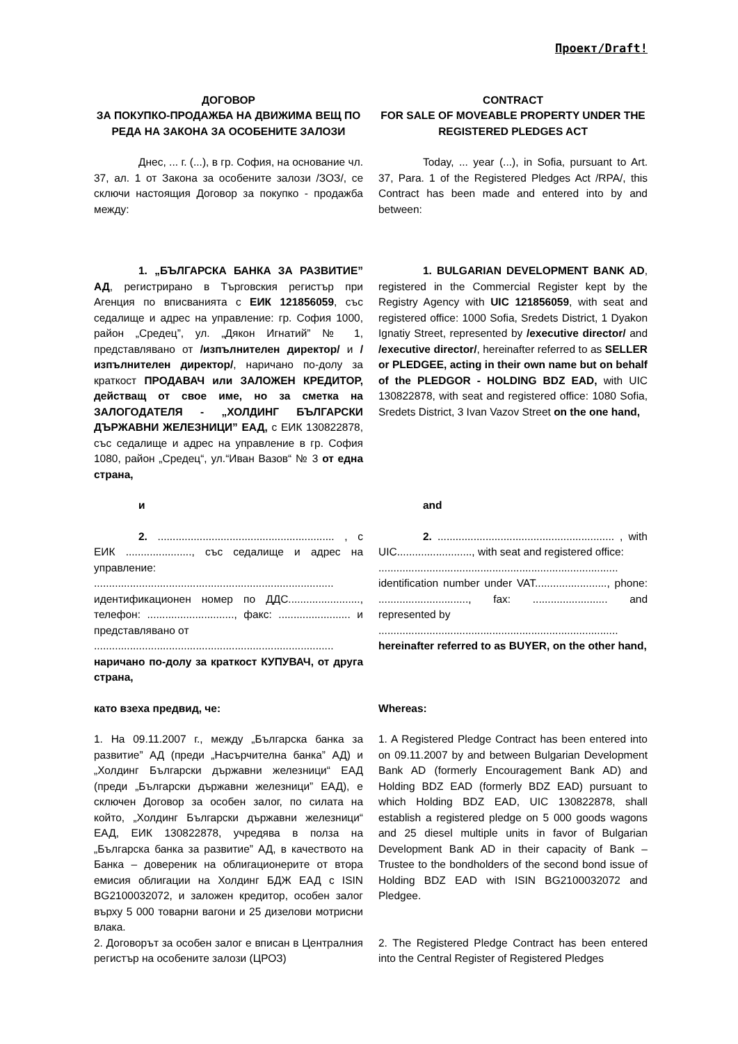Проект/Draft!
ДОГОВОР
ЗА ПОКУПКО-ПРОДАЖБА НА ДВИЖИМА ВЕЩ ПО РЕДА НА ЗАКОНА ЗА ОСОБЕНИТЕ ЗАЛОЗИ
CONTRACT
FOR SALE OF MOVEABLE PROPERTY UNDER THE REGISTERED PLEDGES ACT
Днес, ... г. (...), в гр. София, на основание чл. 37, ал. 1 от Закона за особените залози /ЗОЗ/, се сключи настоящия Договор за покупко - продажба между:
Today, ... year (...), in Sofia, pursuant to Art. 37, Para. 1 of the Registered Pledges Act /RPA/, this Contract has been made and entered into by and between:
1. „БЪЛГАРСКА БАНКА ЗА РАЗВИТИЕ” АД, регистрирано в Търговския регистър при Агенция по вписванията с ЕИК 121856059, със седалище и адрес на управление: гр. София 1000, район „Средец”, ул. „Дякон Игнатий” № 1, представлявано от /изпълнителен директор/ и /изпълнителен директор/, наричано по-долу за краткост ПРОДАВАЧ или ЗАЛОЖЕН КРЕДИТОР, действащ от свое име, но за сметка на ЗАЛОГОДАТЕЛЯ - „ХОЛДИНГ БЪЛГАРСКИ ДЪРЖАВНИ ЖЕЛЕЗНИЦИ” ЕАД, с ЕИК 130822878, със седалище и адрес на управление в гр. София 1080, район „Средец“, ул.“Иван Вазов“ № 3 от една страна,
1. BULGARIAN DEVELOPMENT BANK AD, registered in the Commercial Register kept by the Registry Agency with UIC 121856059, with seat and registered office: 1000 Sofia, Sredets District, 1 Dyakon Ignatiy Street, represented by /executive director/ and /executive director/, hereinafter referred to as SELLER or PLEDGEE, acting in their own name but on behalf of the PLEDGOR - HOLDING BDZ EAD, with UIC 130822878, with seat and registered office: 1080 Sofia, Sredets District, 3 Ivan Vazov Street on the one hand,
и and
2. ........................................................... , с ЕИК ......................, със седалище и адрес на управление:
................................................................................
идентификационен номер по ДДС........................, телефон: ............................., факс: ........................ и представлявано от
................................................................................
наричано по-долу за краткост КУПУВАЧ, от друга страна,
2. ........................................................... , with UIC........................., with seat and registered office:
................................................................................
identification number under VAT........................, phone: .............................., fax: ......................... and represented by
................................................................................
hereinafter referred to as BUYER, on the other hand,
като взеха предвид, че: Whereas:
1. На 09.11.2007 г., между „Българска банка за развитие” АД (преди „Насърчителна банка” АД) и „Холдинг Български държавни железници“ ЕАД (преди „Български държавни железници” ЕАД), е сключен Договор за особен залог, по силата на който, „Холдинг Български държавни железници“ ЕАД, ЕИК 130822878, учредява в полза на „Българска банка за развитие” АД, в качеството на Банка – довереник на облигационерите от втора емисия облигации на Холдинг БДЖ ЕАД с ISIN BG2100032072, и заложен кредитор, особен залог върху 5 000 товарни вагони и 25 дизелови мотрисни влака.
1. A Registered Pledge Contract has been entered into on 09.11.2007 by and between Bulgarian Development Bank AD (formerly Encouragement Bank AD) and Holding BDZ EAD (formerly BDZ EAD) pursuant to which Holding BDZ EAD, UIC 130822878, shall establish a registered pledge on 5 000 goods wagons and 25 diesel multiple units in favor of Bulgarian Development Bank AD in their capacity of Bank – Trustee to the bondholders of the second bond issue of Holding BDZ EAD with ISIN BG2100032072 and Pledgee.
2. Договорът за особен залог е вписан в Централния регистър на особените залози (ЦРОЗ)
2. The Registered Pledge Contract has been entered into the Central Register of Registered Pledges